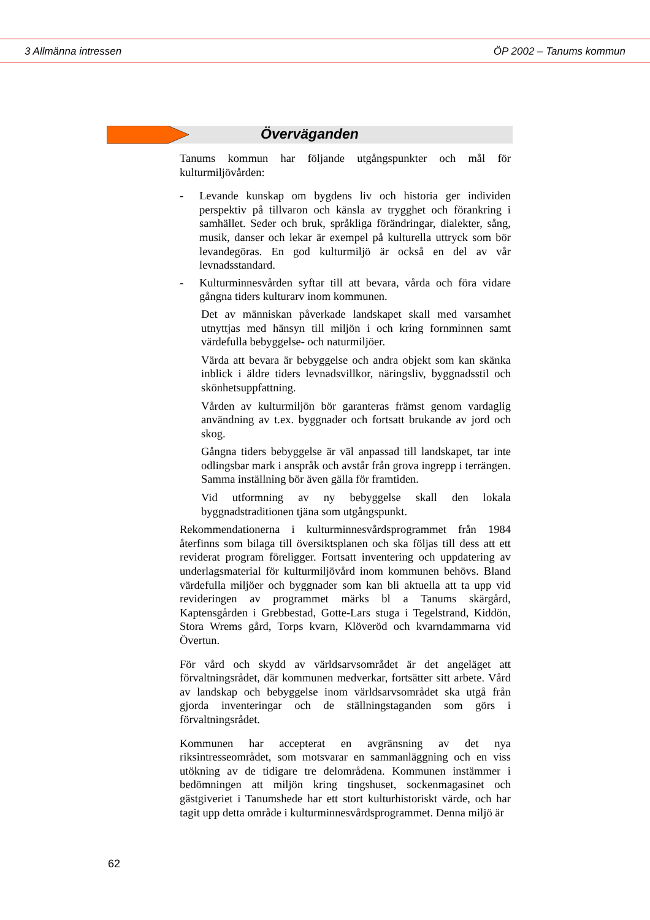3 Allmänna intressen ÖP 2002 – Tanums kommun
Överväganden
Tanums kommun har följande utgångspunkter och mål för kulturmiljövården:
- Levande kunskap om bygdens liv och historia ger individen perspektiv på tillvaron och känsla av trygghet och förankring i samhället. Seder och bruk, språkliga förändringar, dialekter, sång, musik, danser och lekar är exempel på kulturella uttryck som bör levandegöras. En god kulturmiljö är också en del av vår levnadsstandard.
- Kulturminnesvården syftar till att bevara, vårda och föra vidare gångna tiders kulturarv inom kommunen.
Det av människan påverkade landskapet skall med varsamhet utnyttjas med hänsyn till miljön i och kring fornminnen samt värdefulla bebyggelse- och naturmiljöer.
Värda att bevara är bebyggelse och andra objekt som kan skänka inblick i äldre tiders levnadsvillkor, näringsliv, byggnadsstil och skönhetsuppfattning.
Vården av kulturmiljön bör garanteras främst genom vardaglig användning av t.ex. byggnader och fortsatt brukande av jord och skog.
Gångna tiders bebyggelse är väl anpassad till landskapet, tar inte odlingsbar mark i anspråk och avstår från grova ingrepp i terrängen. Samma inställning bör även gälla för framtiden.
Vid utformning av ny bebyggelse skall den lokala byggnadstraditionen tjäna som utgångspunkt.
Rekommendationerna i kulturminnesvårdsprogrammet från 1984 återfinns som bilaga till översiktsplanen och ska följas till dess att ett reviderat program föreligger. Fortsatt inventering och uppdatering av underlagsmaterial för kulturmiljövård inom kommunen behövs. Bland värdefulla miljöer och byggnader som kan bli aktuella att ta upp vid revideringen av programmet märks bl a Tanums skärgård, Kaptensgården i Grebbestad, Gotte-Lars stuga i Tegelstrand, Kiddön, Stora Wrems gård, Torps kvarn, Klöveröd och kvarndammarna vid Övertun.
För vård och skydd av världsarvsområdet är det angeläget att förvaltningsrådet, där kommunen medverkar, fortsätter sitt arbete. Vård av landskap och bebyggelse inom världsarvsområdet ska utgå från gjorda inventeringar och de ställningstaganden som görs i förvaltningsrådet.
Kommunen har accepterat en avgränsning av det nya riksintresseområdet, som motsvarar en sammanläggning och en viss utökning av de tidigare tre delområdena. Kommunen instämmer i bedömningen att miljön kring tingshuset, sockenmagasinet och gästgiveriet i Tanumshede har ett stort kulturhistoriskt värde, och har tagit upp detta område i kulturminnesvårdsprogrammet. Denna miljö är
62